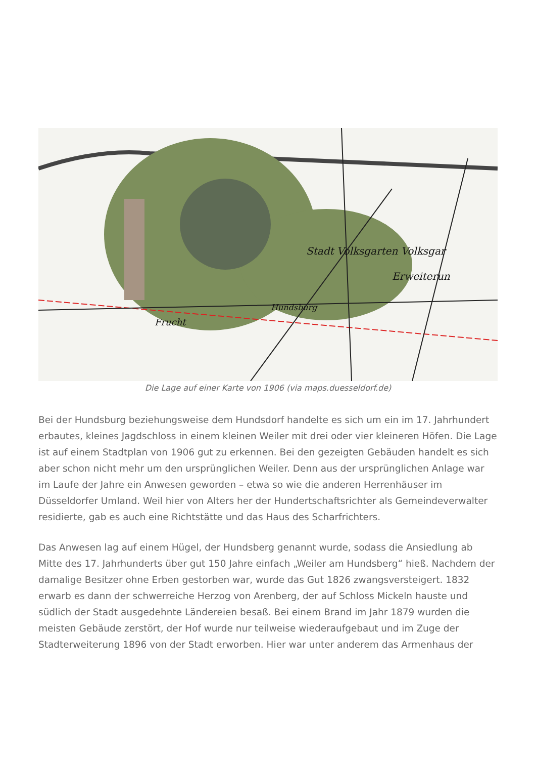Stadt Volksgarten Volksgar
Erweiterun
Hundsburg
Frucht
Die Lage auf einer Karte von 1906 (via maps.duesseldorf.de)
Bei der Hundsburg beziehungsweise dem Hundsdorf handelte es sich um ein im 17. Jahrhundert erbautes, kleines Jagdschloss in einem kleinen Weiler mit drei oder vier kleineren Höfen. Die Lage ist auf einem Stadtplan von 1906 gut zu erkennen. Bei den gezeigten Gebäuden handelt es sich aber schon nicht mehr um den ursprünglichen Weiler. Denn aus der ursprünglichen Anlage war im Laufe der Jahre ein Anwesen geworden – etwa so wie die anderen Herrenhäuser im Düsseldorfer Umland. Weil hier von Alters her der Hundertschaftsrichter als Gemeindeverwalter residierte, gab es auch eine Richtstätte und das Haus des Scharfrichters.
Das Anwesen lag auf einem Hügel, der Hundsberg genannt wurde, sodass die Ansiedlung ab Mitte des 17. Jahrhunderts über gut 150 Jahre einfach „Weiler am Hundsberg“ hieß. Nachdem der damalige Besitzer ohne Erben gestorben war, wurde das Gut 1826 zwangsversteigert. 1832 erwarb es dann der schwerreiche Herzog von Arenberg, der auf Schloss Mickeln hauste und südlich der Stadt ausgedehnte Ländereien besaß. Bei einem Brand im Jahr 1879 wurden die meisten Gebäude zerstört, der Hof wurde nur teilweise wiederaufgebaut und im Zuge der Stadterweiterung 1896 von der Stadt erworben. Hier war unter anderem das Armenhaus der